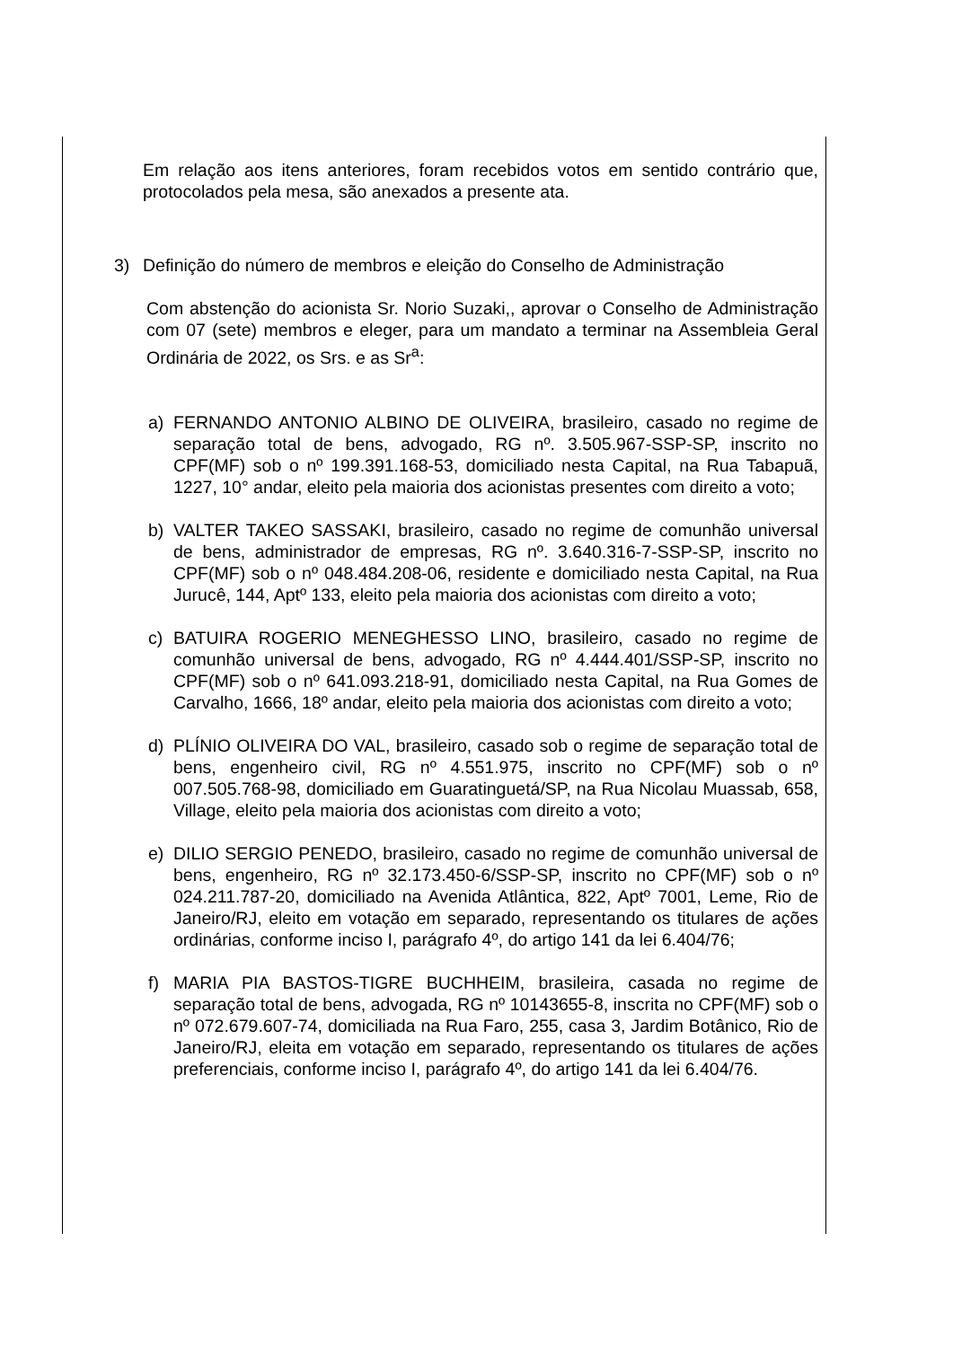Em relação aos itens anteriores, foram recebidos votos em sentido contrário que, protocolados pela mesa, são anexados a presente ata.
3) Definição do número de membros e eleição do Conselho de Administração
Com abstenção do acionista Sr. Norio Suzaki,, aprovar o Conselho de Administração com 07 (sete) membros e eleger, para um mandato a terminar na Assembleia Geral Ordinária de 2022, os Srs. e as Sr<sup>a</sup>:
a) FERNANDO ANTONIO ALBINO DE OLIVEIRA, brasileiro, casado no regime de separação total de bens, advogado, RG nº. 3.505.967-SSP-SP, inscrito no CPF(MF) sob o nº 199.391.168-53, domiciliado nesta Capital, na Rua Tabapuã, 1227, 10° andar, eleito pela maioria dos acionistas presentes com direito a voto;
b) VALTER TAKEO SASSAKI, brasileiro, casado no regime de comunhão universal de bens, administrador de empresas, RG nº. 3.640.316-7-SSP-SP, inscrito no CPF(MF) sob o nº 048.484.208-06, residente e domiciliado nesta Capital, na Rua Jurucê, 144, Aptº 133, eleito pela maioria dos acionistas com direito a voto;
c) BATUIRA ROGERIO MENEGHESSO LINO, brasileiro, casado no regime de comunhão universal de bens, advogado, RG nº 4.444.401/SSP-SP, inscrito no CPF(MF) sob o nº 641.093.218-91, domiciliado nesta Capital, na Rua Gomes de Carvalho, 1666, 18º andar, eleito pela maioria dos acionistas com direito a voto;
d) PLÍNIO OLIVEIRA DO VAL, brasileiro, casado sob o regime de separação total de bens, engenheiro civil, RG nº 4.551.975, inscrito no CPF(MF) sob o nº 007.505.768-98, domiciliado em Guaratinguetá/SP, na Rua Nicolau Muassab, 658, Village, eleito pela maioria dos acionistas com direito a voto;
e) DILIO SERGIO PENEDO, brasileiro, casado no regime de comunhão universal de bens, engenheiro, RG nº 32.173.450-6/SSP-SP, inscrito no CPF(MF) sob o nº 024.211.787-20, domiciliado na Avenida Atlântica, 822, Aptº 7001, Leme, Rio de Janeiro/RJ, eleito em votação em separado, representando os titulares de ações ordinárias, conforme inciso I, parágrafo 4º, do artigo 141 da lei 6.404/76;
f) MARIA PIA BASTOS-TIGRE BUCHHEIM, brasileira, casada no regime de separação total de bens, advogada, RG nº 10143655-8, inscrita no CPF(MF) sob o nº 072.679.607-74, domiciliada na Rua Faro, 255, casa 3, Jardim Botânico, Rio de Janeiro/RJ, eleita em votação em separado, representando os titulares de ações preferenciais, conforme inciso I, parágrafo 4º, do artigo 141 da lei 6.404/76.